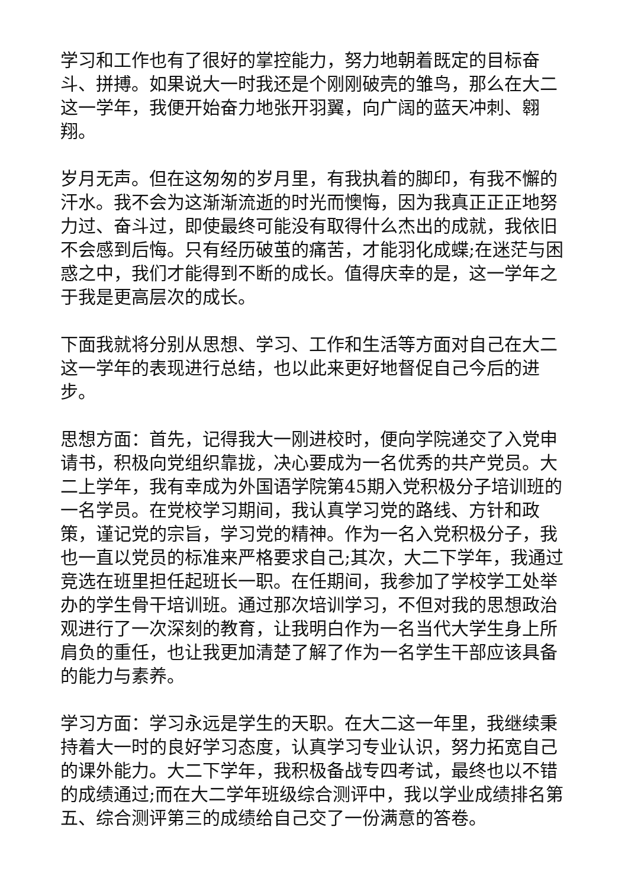学习和工作也有了很好的掌控能力，努力地朝着既定的目标奋斗、拼搏。如果说大一时我还是个刚刚破壳的雏鸟，那么在大二这一学年，我便开始奋力地张开羽翼，向广阔的蓝天冲刺、翱翔。
岁月无声。但在这匆匆的岁月里，有我执着的脚印，有我不懈的汗水。我不会为这渐渐流逝的时光而懊悔，因为我真正正正地努力过、奋斗过，即使最终可能没有取得什么杰出的成就，我依旧不会感到后悔。只有经历破茧的痛苦，才能羽化成蝶;在迷茫与困惑之中，我们才能得到不断的成长。值得庆幸的是，这一学年之于我是更高层次的成长。
下面我就将分别从思想、学习、工作和生活等方面对自己在大二这一学年的表现进行总结，也以此来更好地督促自己今后的进步。
思想方面：首先，记得我大一刚进校时，便向学院递交了入党申请书，积极向党组织靠拢，决心要成为一名优秀的共产党员。大二上学年，我有幸成为外国语学院第45期入党积极分子培训班的一名学员。在党校学习期间，我认真学习党的路线、方针和政策，谨记党的宗旨，学习党的精神。作为一名入党积极分子，我也一直以党员的标准来严格要求自己;其次，大二下学年，我通过竞选在班里担任起班长一职。在任期间，我参加了学校学工处举办的学生骨干培训班。通过那次培训学习，不但对我的思想政治观进行了一次深刻的教育，让我明白作为一名当代大学生身上所肩负的重任，也让我更加清楚了解了作为一名学生干部应该具备的能力与素养。
学习方面：学习永远是学生的天职。在大二这一年里，我继续秉持着大一时的良好学习态度，认真学习专业认识，努力拓宽自己的课外能力。大二下学年，我积极备战专四考试，最终也以不错的成绩通过;而在大二学年班级综合测评中，我以学业成绩排名第五、综合测评第三的成绩给自己交了一份满意的答卷。